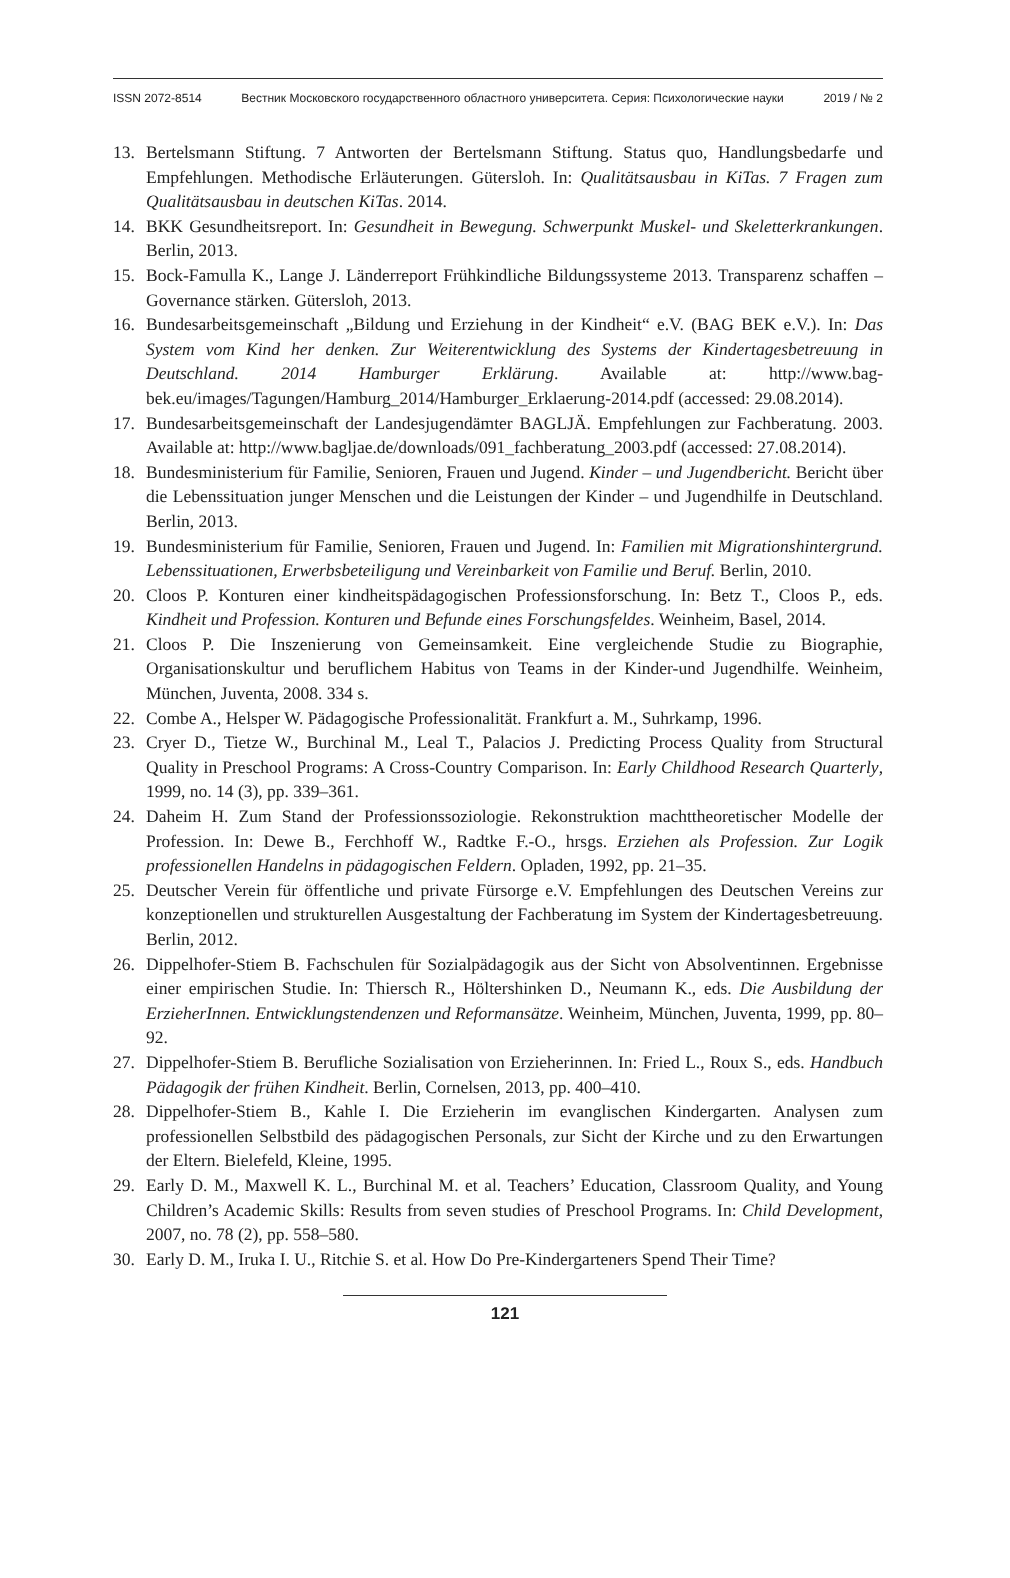ISSN 2072-8514 Вестник Московского государственного областного университета. Серия: Психологические науки 2019 / № 2
13. Bertelsmann Stiftung. 7 Antworten der Bertelsmann Stiftung. Status quo, Handlungsbedarfe und Empfehlungen. Methodische Erläuterungen. Gütersloh. In: Qualitätsausbau in KiTas. 7 Fragen zum Qualitätsausbau in deutschen KiTas. 2014.
14. BKK Gesundheitsreport. In: Gesundheit in Bewegung. Schwerpunkt Muskel- und Skeletterkrankungen. Berlin, 2013.
15. Bock-Famulla K., Lange J. Länderreport Frühkindliche Bildungssysteme 2013. Transparenz schaffen – Governance stärken. Gütersloh, 2013.
16. Bundesarbeitsgemeinschaft „Bildung und Erziehung in der Kindheit“ e.V. (BAG BEK e.V.). In: Das System vom Kind her denken. Zur Weiterentwicklung des Systems der Kindertagesbetreuung in Deutschland. 2014 Hamburger Erklärung. Available at: http://www.bag-bek.eu/images/Tagungen/Hamburg_2014/Hamburger_Erklaerung-2014.pdf (accessed: 29.08.2014).
17. Bundesarbeitsgemeinschaft der Landesjugendämter BAGLJÄ. Empfehlungen zur Fachberatung. 2003. Available at: http://www.bagljae.de/downloads/091_fachberatung_2003.pdf (accessed: 27.08.2014).
18. Bundesministerium für Familie, Senioren, Frauen und Jugend. Kinder – und Jugendbericht. Bericht über die Lebenssituation junger Menschen und die Leistungen der Kinder – und Jugendhilfe in Deutschland. Berlin, 2013.
19. Bundesministerium für Familie, Senioren, Frauen und Jugend. In: Familien mit Migrationshintergrund. Lebenssituationen, Erwerbsbeteiligung und Vereinbarkeit von Familie und Beruf. Berlin, 2010.
20. Cloos P. Konturen einer kindheitspädagogischen Professionsforschung. In: Betz T., Cloos P., eds. Kindheit und Profession. Konturen und Befunde eines Forschungsfeldes. Weinheim, Basel, 2014.
21. Cloos P. Die Inszenierung von Gemeinsamkeit. Eine vergleichende Studie zu Biographie, Organisationskultur und beruflichem Habitus von Teams in der Kinder-und Jugendhilfe. Weinheim, München, Juventa, 2008. 334 s.
22. Combe A., Helsper W. Pädagogische Professionalität. Frankfurt a. M., Suhrkamp, 1996.
23. Cryer D., Tietze W., Burchinal M., Leal T., Palacios J. Predicting Process Quality from Structural Quality in Preschool Programs: A Cross-Country Comparison. In: Early Childhood Research Quarterly, 1999, no. 14 (3), pp. 339–361.
24. Daheim H. Zum Stand der Professionssoziologie. Rekonstruktion machttheoretischer Modelle der Profession. In: Dewe B., Ferchhoff W., Radtke F.-O., hrsgs. Erziehen als Profession. Zur Logik professionellen Handelns in pädagogischen Feldern. Opladen, 1992, pp. 21–35.
25. Deutscher Verein für öffentliche und private Fürsorge e.V. Empfehlungen des Deutschen Vereins zur konzeptionellen und strukturellen Ausgestaltung der Fachberatung im System der Kindertagesbetreuung. Berlin, 2012.
26. Dippelhofer-Stiem B. Fachschulen für Sozialpädagogik aus der Sicht von Absolventinnen. Ergebnisse einer empirischen Studie. In: Thiersch R., Höltershinken D., Neumann K., eds. Die Ausbildung der ErzieherInnen. Entwicklungstendenzen und Reformansätze. Weinheim, München, Juventa, 1999, pp. 80–92.
27. Dippelhofer-Stiem B. Berufliche Sozialisation von Erzieherinnen. In: Fried L., Roux S., eds. Handbuch Pädagogik der frühen Kindheit. Berlin, Cornelsen, 2013, pp. 400–410.
28. Dippelhofer-Stiem B., Kahle I. Die Erzieherin im evanglischen Kindergarten. Analysen zum professionellen Selbstbild des pädagogischen Personals, zur Sicht der Kirche und zu den Erwartungen der Eltern. Bielefeld, Kleine, 1995.
29. Early D. M., Maxwell K. L., Burchinal M. et al. Teachers’ Education, Classroom Quality, and Young Children’s Academic Skills: Results from seven studies of Preschool Programs. In: Child Development, 2007, no. 78 (2), pp. 558–580.
30. Early D. M., Iruka I. U., Ritchie S. et al. How Do Pre-Kindergarteners Spend Their Time?
121